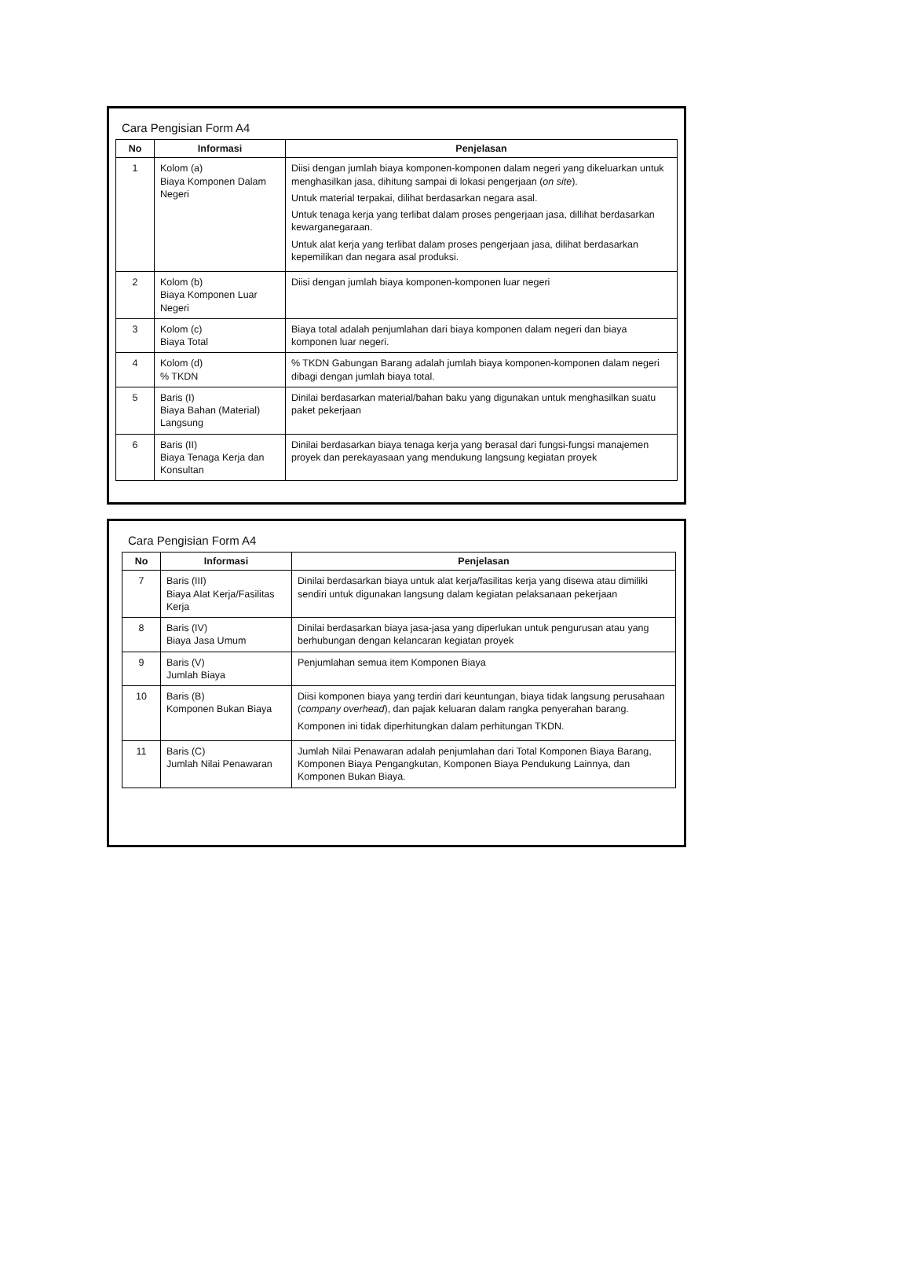Cara Pengisian Form A4
| No | Informasi | Penjelasan |
| --- | --- | --- |
| 1 | Kolom (a) Biaya Komponen Dalam Negeri | Diisi dengan jumlah biaya komponen-komponen dalam negeri yang dikeluarkan untuk menghasilkan jasa, dihitung sampai di lokasi pengerjaan ( on site ). Untuk material terpakai, dilihat berdasarkan negara asal. Untuk tenaga kerja yang terlibat dalam proses pengerjaan jasa, dillihat berdasarkan kewarganegaraan. Untuk alat kerja yang terlibat dalam proses pengerjaan jasa, dilihat berdasarkan kepemilikan dan negara asal produksi. |
| 2 | Kolom (b) Biaya Komponen Luar Negeri | Diisi dengan jumlah biaya komponen-komponen luar negeri |
| 3 | Kolom (c) Biaya Total | Biaya total adalah penjumlahan dari biaya komponen dalam negeri dan biaya komponen luar negeri. |
| 4 | Kolom (d) % TKDN | % TKDN Gabungan Barang adalah jumlah biaya komponen-komponen dalam negeri dibagi dengan jumlah biaya total. |
| 5 | Baris (I) Biaya Bahan (Material) Langsung | Dinilai berdasarkan material/bahan baku yang digunakan untuk menghasilkan suatu paket pekerjaan |
| 6 | Baris (II) Biaya Tenaga Kerja dan Konsultan | Dinilai berdasarkan biaya tenaga kerja yang berasal dari fungsi-fungsi manajemen proyek dan perekayasaan yang mendukung langsung kegiatan proyek |
Cara Pengisian Form A4
| No | Informasi | Penjelasan |
| --- | --- | --- |
| 7 | Baris (III) Biaya Alat Kerja/Fasilitas Kerja | Dinilai berdasarkan biaya untuk alat kerja/fasilitas kerja yang disewa atau dimiliki sendiri untuk digunakan langsung dalam kegiatan pelaksanaan pekerjaan |
| 8 | Baris (IV) Biaya Jasa Umum | Dinilai berdasarkan biaya jasa-jasa yang diperlukan untuk pengurusan atau yang berhubungan dengan kelancaran kegiatan proyek |
| 9 | Baris (V) Jumlah Biaya | Penjumlahan semua item Komponen Biaya |
| 10 | Baris (B) Komponen Bukan Biaya | Diisi komponen biaya yang terdiri dari keuntungan, biaya tidak langsung perusahaan ( company overhead ), dan pajak keluaran dalam rangka penyerahan barang. Komponen ini tidak diperhitungkan dalam perhitungan TKDN. |
| 11 | Baris (C) Jumlah Nilai Penawaran | Jumlah Nilai Penawaran adalah penjumlahan dari Total Komponen Biaya Barang, Komponen Biaya Pengangkutan, Komponen Biaya Pendukung Lainnya, dan Komponen Bukan Biaya. |